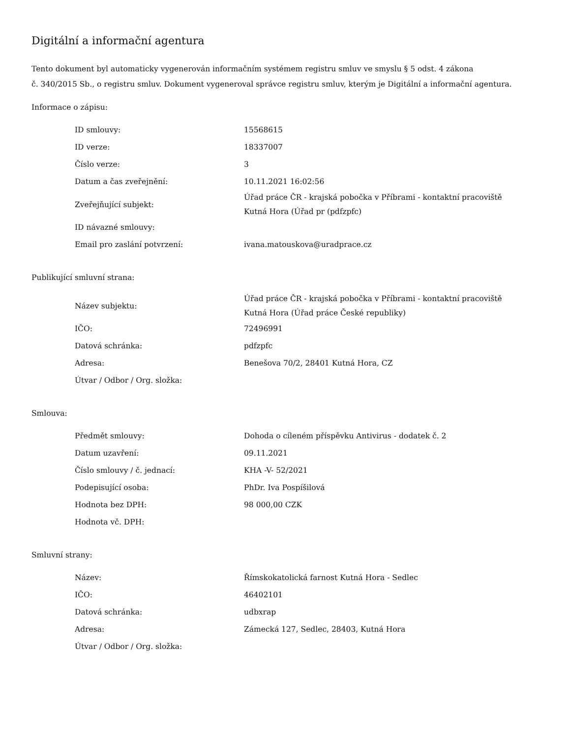Digitální a informační agentura
Tento dokument byl automaticky vygenerován informačním systémem registru smluv ve smyslu § 5 odst. 4 zákona
č. 340/2015 Sb., o registru smluv. Dokument vygeneroval správce registru smluv, kterým je Digitální a informační agentura.
Informace o zápisu:
| ID smlouvy: | 15568615 |
| ID verze: | 18337007 |
| Číslo verze: | 3 |
| Datum a čas zveřejnění: | 10.11.2021 16:02:56 |
| Zveřejňující subjekt: | Úřad práce ČR - krajská pobočka v Příbrami - kontaktní pracoviště Kutná Hora (Úřad pr (pdfzpfc) |
| ID návazné smlouvy: | |
| Email pro zaslání potvrzení: | ivana.matouskova@uradprace.cz |
Publikující smluvní strana:
| Název subjektu: | Úřad práce ČR - krajská pobočka v Příbrami - kontaktní pracoviště Kutná Hora (Úřad práce České republiky) |
| IČO: | 72496991 |
| Datová schránka: | pdfzpfc |
| Adresa: | Benešova 70/2, 28401 Kutná Hora, CZ |
| Útvar / Odbor / Org. složka: | |
Smlouva:
| Předmět smlouvy: | Dohoda o cíleném příspěvku Antivirus - dodatek č. 2 |
| Datum uzavření: | 09.11.2021 |
| Číslo smlouvy / č. jednací: | KHA -V- 52/2021 |
| Podepisující osoba: | PhDr. Iva Pospíšilová |
| Hodnota bez DPH: | 98 000,00 CZK |
| Hodnota vč. DPH: | |
Smluvní strany:
| Název: | Římskokatolická farnost Kutná Hora - Sedlec |
| IČO: | 46402101 |
| Datová schránka: | udbxrap |
| Adresa: | Zámecká 127, Sedlec, 28403, Kutná Hora |
| Útvar / Odbor / Org. složka: | |